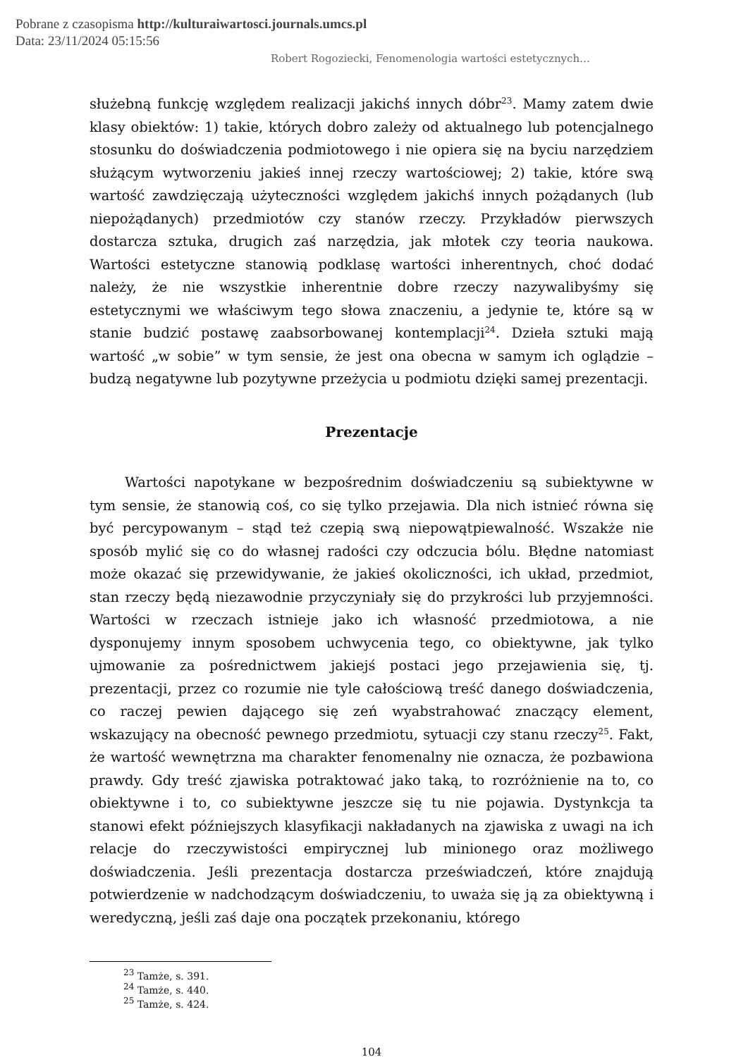Pobrane z czasopisma http://kulturaiwartosci.journals.umcs.pl
Data: 23/11/2024 05:15:56
Robert Rogoziecki, Fenomenologia wartości estetycznych…
służebną funkcję względem realizacji jakichś innych dóbr<sup>23</sup>. Mamy zatem dwie klasy obiektów: 1) takie, których dobro zależy od aktualnego lub potencjalnego stosunku do doświadczenia podmiotowego i nie opiera się na byciu narzędziem służącym wytworzeniu jakieś innej rzeczy wartościowej; 2) takie, które swą wartość zawdzięczają użyteczności względem jakichś innych pożądanych (lub niepożądanych) przedmiotów czy stanów rzeczy. Przykładów pierwszych dostarcza sztuka, drugich zaś narzędzia, jak młotek czy teoria naukowa. Wartości estetyczne stanowią podklasę wartości inherentnych, choć dodać należy, że nie wszystkie inherentnie dobre rzeczy nazywalibyśmy się estetycznymi we właściwym tego słowa znaczeniu, a jedynie te, które są w stanie budzić postawę zaabsorbowanej kontemplacji<sup>24</sup>. Dzieła sztuki mają wartość „w sobie” w tym sensie, że jest ona obecna w samym ich oglądzie – budzą negatywne lub pozytywne przeżycia u podmiotu dzięki samej prezentacji.
Prezentacje
Wartości napotykane w bezpośrednim doświadczeniu są subiektywne w tym sensie, że stanowią coś, co się tylko przejawia. Dla nich istnieć równa się być percypowanym – stąd też czepią swą niepowątpiewalność. Wszakże nie sposób mylić się co do własnej radości czy odczucia bólu. Błędne natomiast może okazać się przewidywanie, że jakieś okoliczności, ich układ, przedmiot, stan rzeczy będą niezawodnie przyczyniały się do przykrości lub przyjemności. Wartości w rzeczach istnieje jako ich własność przedmiotowa, a nie dysponujemy innym sposobem uchwycenia tego, co obiektywne, jak tylko ujmowanie za pośrednictwem jakiejś postaci jego przejawienia się, tj. prezentacji, przez co rozumie nie tyle całościową treść danego doświadczenia, co raczej pewien dającego się zeń wyabstrahować znaczący element, wskazujący na obecność pewnego przedmiotu, sytuacji czy stanu rzeczy<sup>25</sup>. Fakt, że wartość wewnętrzna ma charakter fenomenalny nie oznacza, że pozbawiona prawdy. Gdy treść zjawiska potraktować jako taką, to rozróżnienie na to, co obiektywne i to, co subiektywne jeszcze się tu nie pojawia. Dystynkcja ta stanowi efekt późniejszych klasyfikacji nakładanych na zjawiska z uwagi na ich relacje do rzeczywistości empirycznej lub minionego oraz możliwego doświadczenia. Jeśli prezentacja dostarcza przeświadczeń, które znajdują potwierdzenie w nadchodzącym doświadczeniu, to uważa się ją za obiektywną i weredyczną, jeśli zaś daje ona początek przekonaniu, którego
<sup>23</sup> Tamże, s. 391.
<sup>24</sup> Tamże, s. 440.
<sup>25</sup> Tamże, s. 424.
104